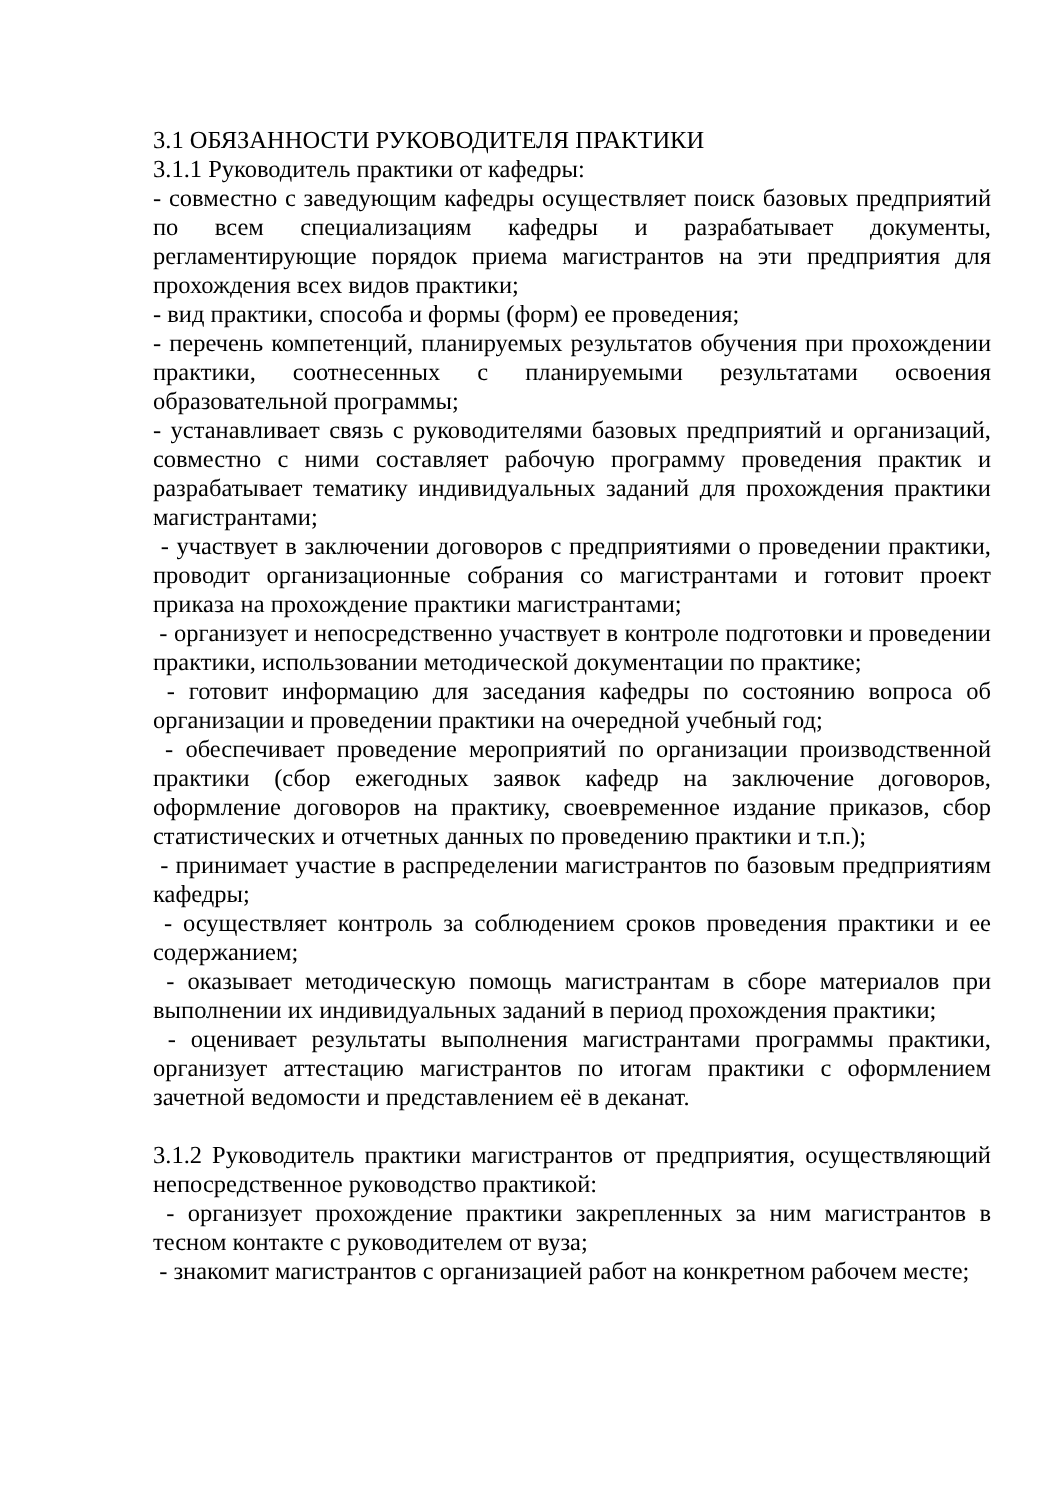3.1 ОБЯЗАННОСТИ РУКОВОДИТЕЛЯ ПРАКТИКИ
3.1.1 Руководитель практики от кафедры:
- совместно с заведующим кафедры осуществляет поиск базовых предприятий по всем специализациям кафедры и разрабатывает документы, регламентирующие порядок приема магистрантов на эти предприятия для прохождения всех видов практики;
- вид практики, способа и формы (форм) ее проведения;
- перечень компетенций, планируемых результатов обучения при прохождении практики, соотнесенных с планируемыми результатами освоения образовательной программы;
- устанавливает связь с руководителями базовых предприятий и организаций, совместно с ними составляет рабочую программу проведения практик и разрабатывает тематику индивидуальных заданий для прохождения практики магистрантами;
- участвует в заключении договоров с предприятиями о проведении практики, проводит организационные собрания со магистрантами и готовит проект приказа на прохождение практики магистрантами;
- организует и непосредственно участвует в контроле подготовки и проведении практики, использовании методической документации по практике;
- готовит информацию для заседания кафедры по состоянию вопроса об организации и проведении практики на очередной учебный год;
- обеспечивает проведение мероприятий по организации производственной практики (сбор ежегодных заявок кафедр на заключение договоров, оформление договоров на практику, своевременное издание приказов, сбор статистических и отчетных данных по проведению практики и т.п.);
- принимает участие в распределении магистрантов по базовым предприятиям кафедры;
- осуществляет контроль за соблюдением сроков проведения практики и ее содержанием;
- оказывает методическую помощь магистрантам в сборе материалов при выполнении их индивидуальных заданий в период прохождения практики;
- оценивает результаты выполнения магистрантами программы практики, организует аттестацию магистрантов по итогам практики с оформлением зачетной ведомости и представлением её в деканат.
3.1.2 Руководитель практики магистрантов от предприятия, осуществляющий непосредственное руководство практикой:
- организует прохождение практики закрепленных за ним магистрантов в тесном контакте с руководителем от вуза;
- знакомит магистрантов с организацией работ на конкретном рабочем месте;